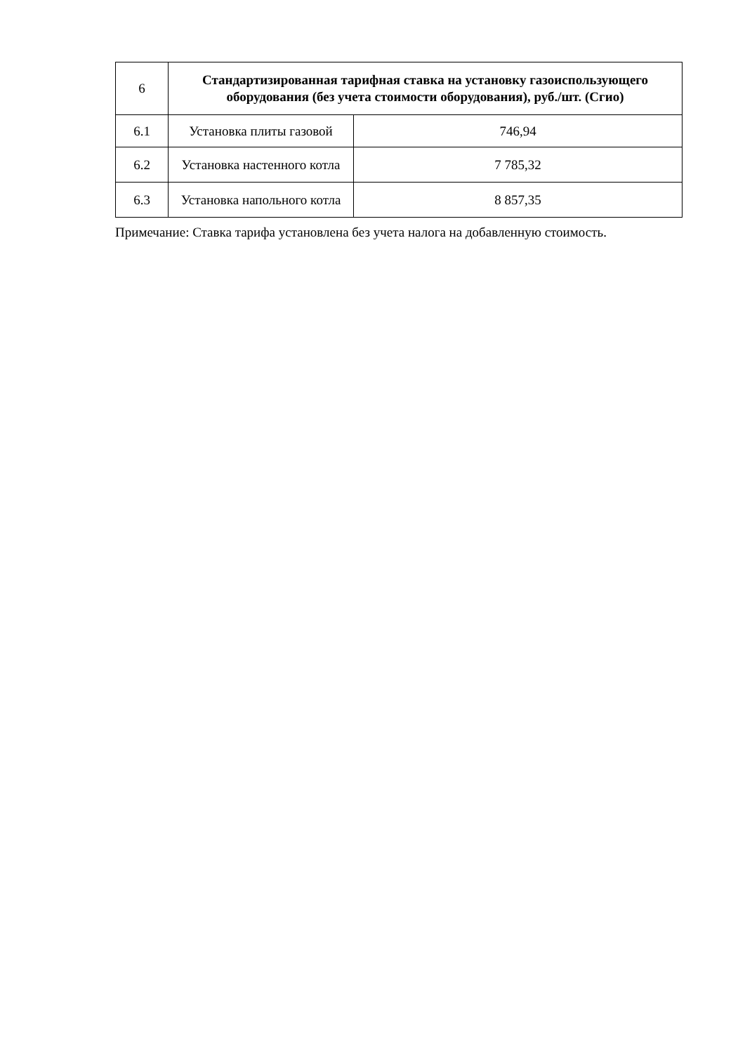| 6 | Стандартизированная тарифная ставка на установку газоиспользующего оборудования (без учета стоимости оборудования), руб./шт. (Сгио) | |
| 6.1 | Установка плиты газовой | 746,94 |
| 6.2 | Установка настенного котла | 7 785,32 |
| 6.3 | Установка напольного котла | 8 857,35 |
Примечание: Ставка тарифа установлена без учета налога на добавленную стоимость.